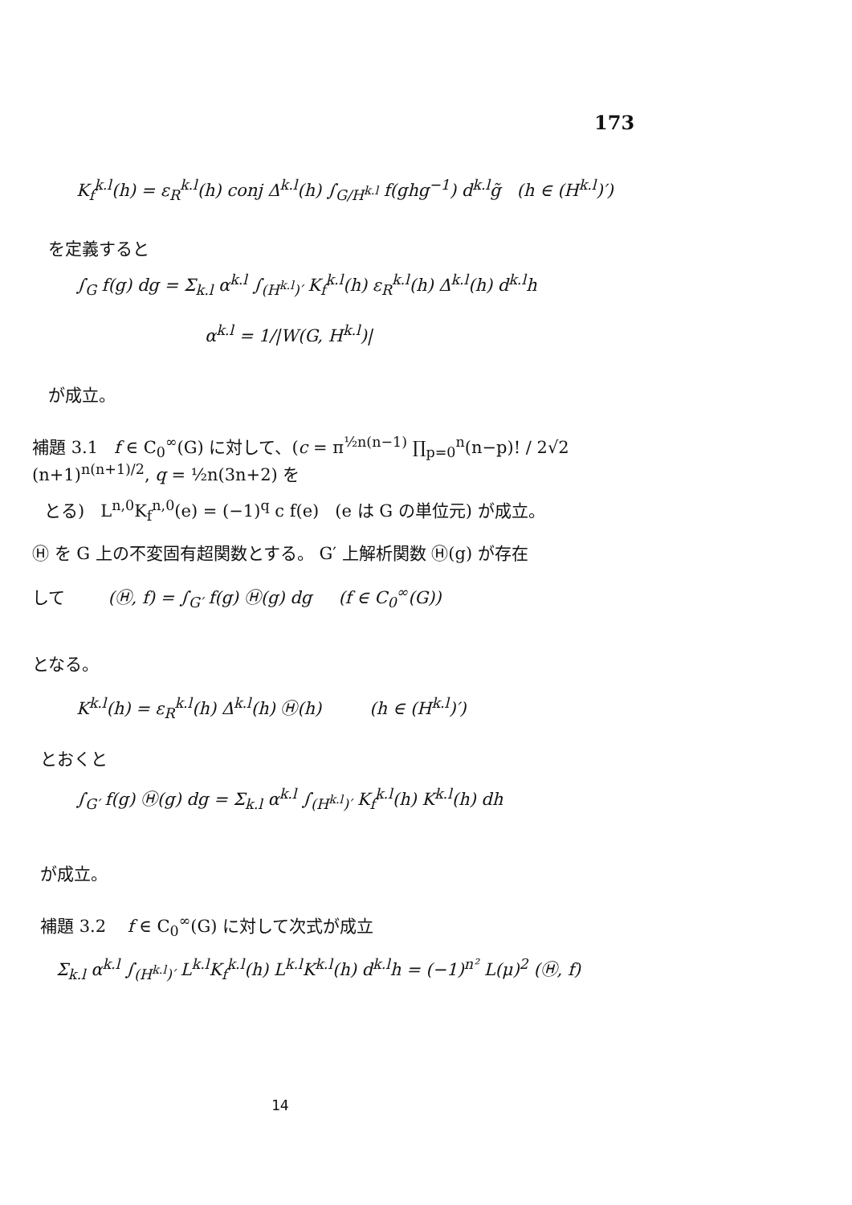173
K<sub>f</sub><sup>k.l</sup>(h) = ε<sub>R</sub><sup>k.l</sup>(h) conj Δ<sup>k.l</sup>(h) ∫<sub>G/H<sup>k.l</sup></sub> f(ghg<sup>−1</sup>) d<sup>k.l</sup>g̃ (h ∈ (H<sup>k.l</sup>)′)
を定義すると
∫<sub>G</sub> f(g) dg = Σ<sub>k.l</sub> α<sup>k.l</sup> ∫<sub>(H<sup>k.l</sup>)′</sub> K<sub>f</sub><sup>k.l</sup>(h) ε<sub>R</sub><sup>k.l</sup>(h) Δ<sup>k.l</sup>(h) d<sup>k.l</sup>h
α<sup>k.l</sup> = 1/|W(G, H<sup>k.l</sup>)|
が成立。
補題 3.1 f ∈ C<sub>0</sub><sup>∞</sup>(G) に対して、(c = π<sup>½n(n−1)</sup> ∏<sub>p=0</sub><sup>n</sup>(n−p)! / 2√2 (n+1)<sup>n(n+1)/2</sup>, q = ½n(3n+2) を
とる) L<sup>n,0</sup>K<sub>f</sub><sup>n,0</sup>(e) = (−1)<sup>q</sup> c f(e) (e は G の単位元) が成立。
Ⓗ を G 上の不変固有超関数とする。 G′ 上解析関数 Ⓗ(g) が存在
して (Ⓗ, f) = ∫<sub>G′</sub> f(g) Ⓗ(g) dg (f ∈ C<sub>0</sub><sup>∞</sup>(G))
となる。
K<sup>k.l</sup>(h) = ε<sub>R</sub><sup>k.l</sup>(h) Δ<sup>k.l</sup>(h) Ⓗ(h) (h ∈ (H<sup>k.l</sup>)′)
とおくと
∫<sub>G′</sub> f(g) Ⓗ(g) dg = Σ<sub>k.l</sub> α<sup>k.l</sup> ∫<sub>(H<sup>k.l</sup>)′</sub> K<sub>f</sub><sup>k.l</sup>(h) K<sup>k.l</sup>(h) dh
が成立。
補題 3.2 f ∈ C<sub>0</sub><sup>∞</sup>(G) に対して次式が成立
Σ<sub>k.l</sub> α<sup>k.l</sup> ∫<sub>(H<sup>k.l</sup>)′</sub> L<sup>k.l</sup>K<sub>f</sub><sup>k.l</sup>(h) L<sup>k.l</sup>K<sup>k.l</sup>(h) d<sup>k.l</sup>h = (−1)<sup>n²</sup> L(μ)<sup>2</sup> (Ⓗ, f)
14